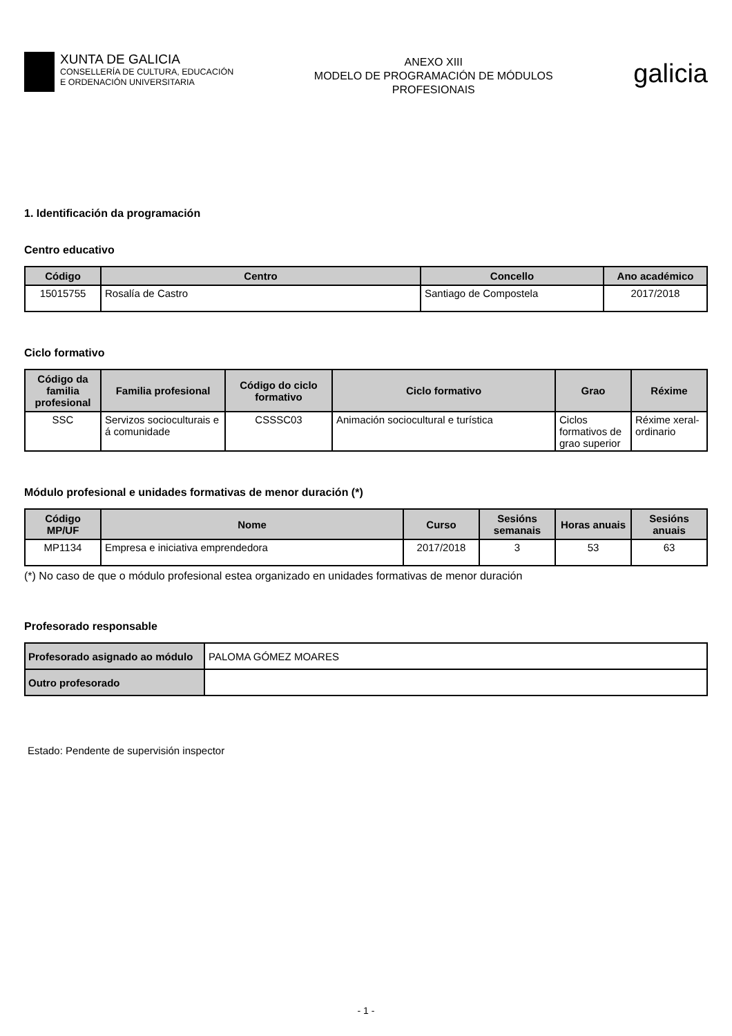XUNTA DE GALICIA
CONSELLERÍA DE CULTURA, EDUCACIÓN
E ORDENACIÓN UNIVERSITARIA
ANEXO XIII
MODELO DE PROGRAMACIÓN DE MÓDULOS
PROFESIONAIS
galicia
1. Identificación da programación
Centro educativo
| Código | Centro | Concello | Ano académico |
| --- | --- | --- | --- |
| 15015755 | Rosalía de Castro | Santiago de Compostela | 2017/2018 |
Ciclo formativo
| Código da familia profesional | Familia profesional | Código do ciclo formativo | Ciclo formativo | Grao | Réxime |
| --- | --- | --- | --- | --- | --- |
| SSC | Servizos socioculturais e á comunidade | CSSSC03 | Animación sociocultural e turística | Ciclos formativos de grao superior | Réxime xeral-ordinario |
Módulo profesional e unidades formativas de menor duración (*)
| Código MP/UF | Nome | Curso | Sesións semanais | Horas anuais | Sesións anuais |
| --- | --- | --- | --- | --- | --- |
| MP1134 | Empresa e iniciativa emprendedora | 2017/2018 | 3 | 53 | 63 |
(*) No caso de que o módulo profesional estea organizado en unidades formativas de menor duración
Profesorado responsable
| Profesorado asignado ao módulo | PALOMA GÓMEZ MOARES |
| Outro profesorado | |
Estado: Pendente de supervisión inspector
- 1 -